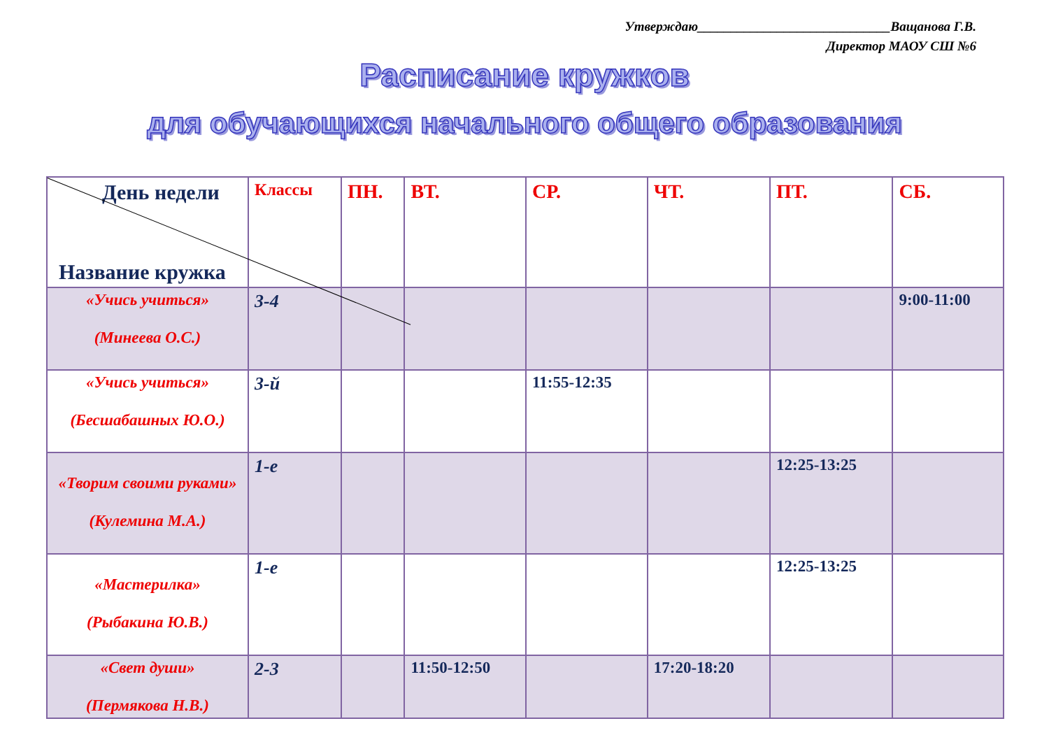Утверждаю_____________________________Ващанова Г.В.
Директор МАОУ СШ №6
Расписание кружков
для обучающихся начального общего образования
| День недели Название кружка | Классы | ПН. | ВТ. | СР. | ЧТ. | ПТ. | СБ. |
| --- | --- | --- | --- | --- | --- | --- | --- |
| «Учись учиться» (Минеева О.С.) | 3-4 | | | | | | 9:00-11:00 |
| «Учись учиться» (Бесшабашных Ю.О.) | 3-й | | | 11:55-12:35 | | | |
| «Творим своими руками» (Кулемина М.А.) | 1-е | | | | | 12:25-13:25 | |
| «Мастерилка» (Рыбакина Ю.В.) | 1-е | | | | | 12:25-13:25 | |
| «Свет души» (Пермякова Н.В.) | 2-3 | | 11:50-12:50 | | 17:20-18:20 | | |